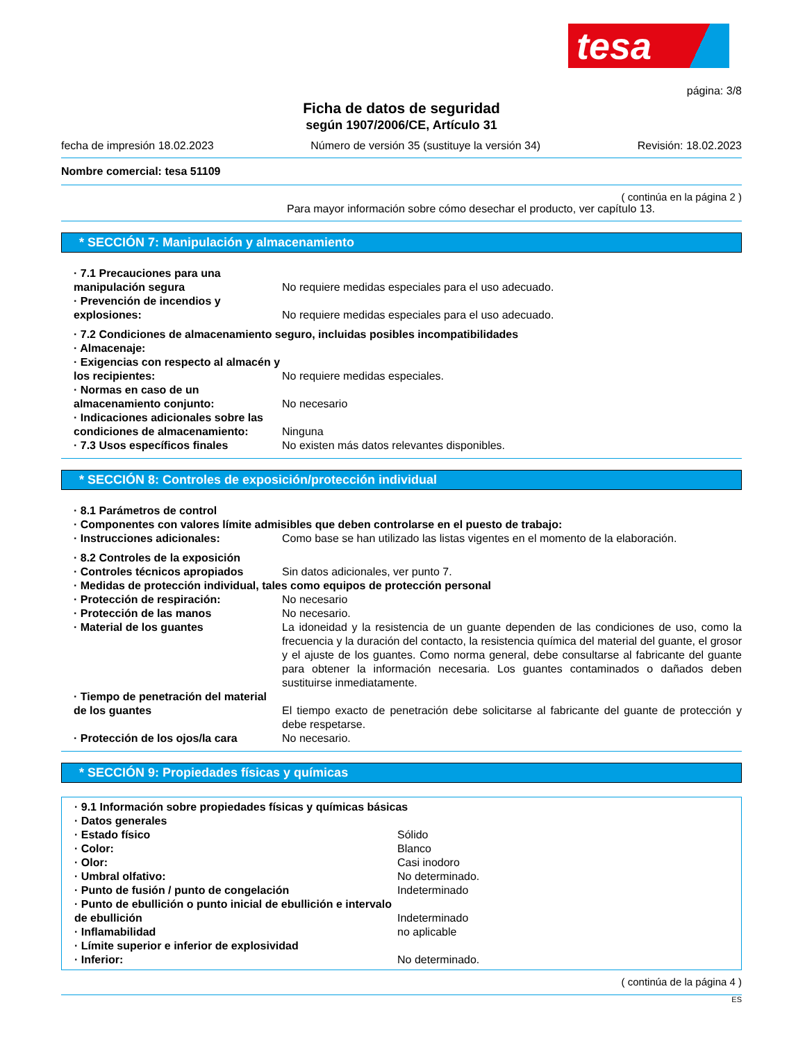tesa
página: 3/8
Ficha de datos de seguridad
según 1907/2006/CE, Artículo 31
fecha de impresión 18.02.2023 Número de versión 35 (sustituye la versión 34) Revisión: 18.02.2023
Nombre comercial: tesa 51109
( continúa en la página 2 )
Para mayor información sobre cómo desechar el producto, ver capítulo 13.
* SECCIÓN 7: Manipulación y almacenamiento
· 7.1 Precauciones para una manipulación segura
No requiere medidas especiales para el uso adecuado.
· Prevención de incendios y explosiones:
No requiere medidas especiales para el uso adecuado.
· 7.2 Condiciones de almacenamiento seguro, incluidas posibles incompatibilidades
· Almacenaje:
· Exigencias con respecto al almacén y los recipientes:
No requiere medidas especiales.
· Normas en caso de un almacenamiento conjunto:
No necesario
· Indicaciones adicionales sobre las condiciones de almacenamiento:
Ninguna
· 7.3 Usos específicos finales No existen más datos relevantes disponibles.
* SECCIÓN 8: Controles de exposición/protección individual
· 8.1 Parámetros de control
· Componentes con valores límite admisibles que deben controlarse en el puesto de trabajo:
· Instrucciones adicionales: Como base se han utilizado las listas vigentes en el momento de la elaboración.
· 8.2 Controles de la exposición
· Controles técnicos apropiados Sin datos adicionales, ver punto 7.
· Medidas de protección individual, tales como equipos de protección personal
· Protección de respiración: No necesario
· Protección de las manos No necesario.
· Material de los guantes La idoneidad y la resistencia de un guante dependen de las condiciones de uso, como la frecuencia y la duración del contacto, la resistencia química del material del guante, el grosor y el ajuste de los guantes. Como norma general, debe consultarse al fabricante del guante para obtener la información necesaria. Los guantes contaminados o dañados deben sustituirse inmediatamente.
· Tiempo de penetración del material de los guantes
El tiempo exacto de penetración debe solicitarse al fabricante del guante de protección y debe respetarse.
· Protección de los ojos/la cara No necesario.
* SECCIÓN 9: Propiedades físicas y químicas
· 9.1 Información sobre propiedades físicas y químicas básicas
· Datos generales
· Estado físico Sólido
· Color: Blanco
· Olor: Casi inodoro
· Umbral olfativo: No determinado.
· Punto de fusión / punto de congelación Indeterminado
· Punto de ebullición o punto inicial de ebullición e intervalo de ebullición
Indeterminado
· Inflamabilidad no aplicable
· Límite superior e inferior de explosividad
· Inferior: No determinado.
( continúa de la página 4 )
ES